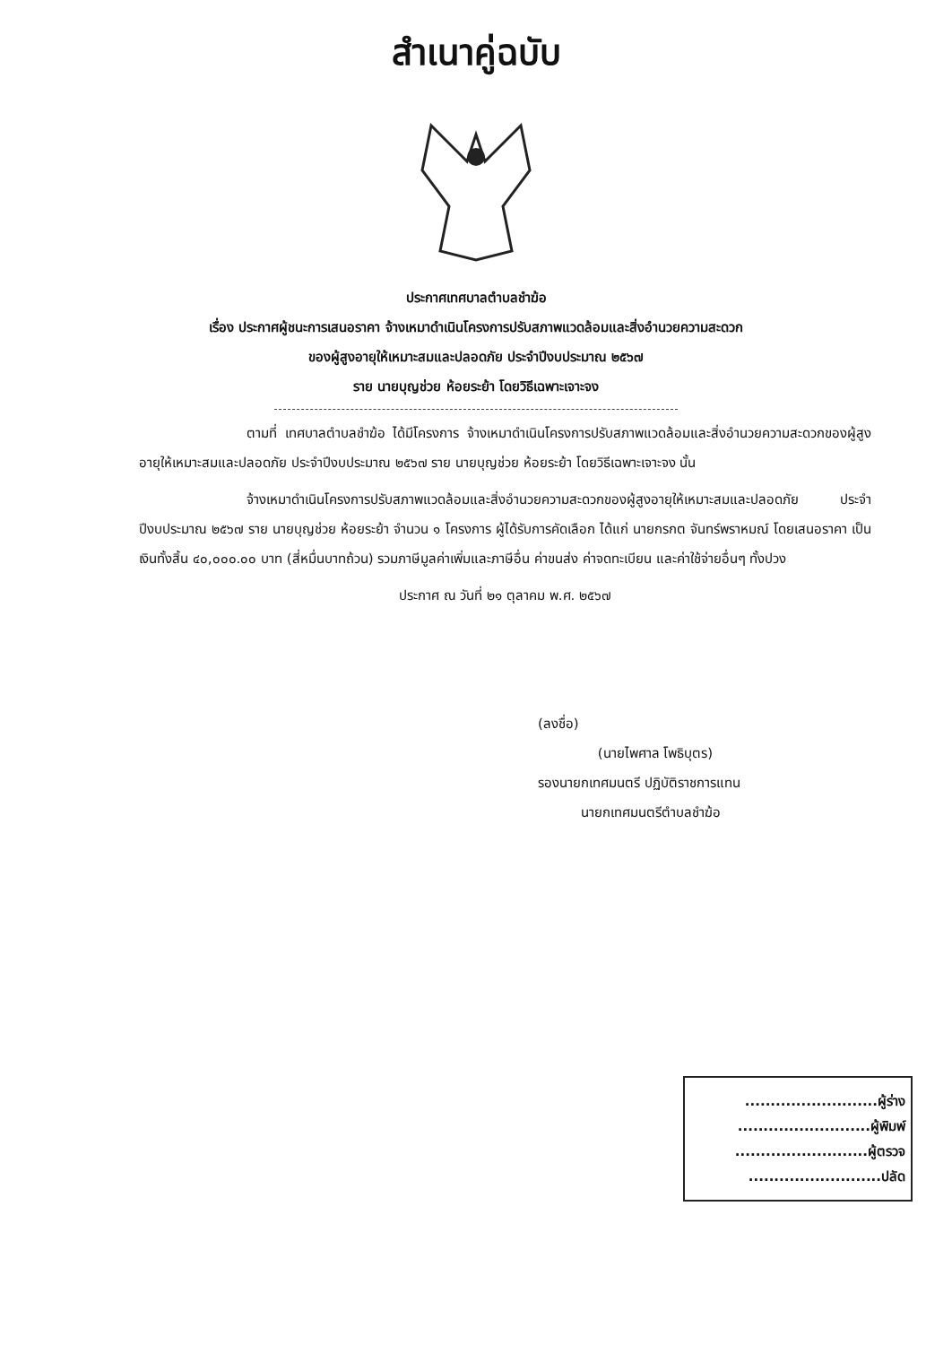สำเนาคู่ฉบับ
ประกาศเทศบาลตำบลชำฆ้อ
เรื่อง ประกาศผู้ชนะการเสนอราคา จ้างเหมาดำเนินโครงการปรับสภาพแวดล้อมและสิ่งอำนวยความสะดวก
ของผู้สูงอายุให้เหมาะสมและปลอดภัย ประจำปีงบประมาณ ๒๕๖๗
ราย นายบุญช่วย ห้อยระย้า โดยวิธีเฉพาะเจาะจง
ตามที่ เทศบาลตำบลชำฆ้อ ได้มีโครงการ จ้างเหมาดำเนินโครงการปรับสภาพแวดล้อมและสิ่งอำนวยความสะดวกของผู้สูงอายุให้เหมาะสมและปลอดภัย ประจำปีงบประมาณ ๒๕๖๗ ราย นายบุญช่วย ห้อยระย้า โดยวิธีเฉพาะเจาะจง นั้น
จ้างเหมาดำเนินโครงการปรับสภาพแวดล้อมและสิ่งอำนวยความสะดวกของผู้สูงอายุให้เหมาะสมและปลอดภัย ประจำปีงบประมาณ ๒๕๖๗ ราย นายบุญช่วย ห้อยระย้า จำนวน ๑ โครงการ ผู้ได้รับการคัดเลือก ได้แก่ นายกรกต จันทร์พราหมณ์ โดยเสนอราคา เป็นเงินทั้งสิ้น ๔๐,๐๐๐.๐๐ บาท (สี่หมื่นบาทถ้วน) รวมภาษีมูลค่าเพิ่มและภาษีอื่น ค่าขนส่ง ค่าจดทะเบียน และค่าใช้จ่ายอื่นๆ ทั้งปวง
ประกาศ ณ วันที่ ๒๑ ตุลาคม พ.ศ. ๒๕๖๗
(ลงชื่อ)
(นายไพศาล โพธิบุตร)
รองนายกเทศมนตรี ปฏิบัติราชการแทน
นายกเทศมนตรีตำบลชำฆ้อ
..........................ผู้ร่าง
..........................ผู้พิมพ์
..........................ผู้ตรวจ
..........................ปลัด